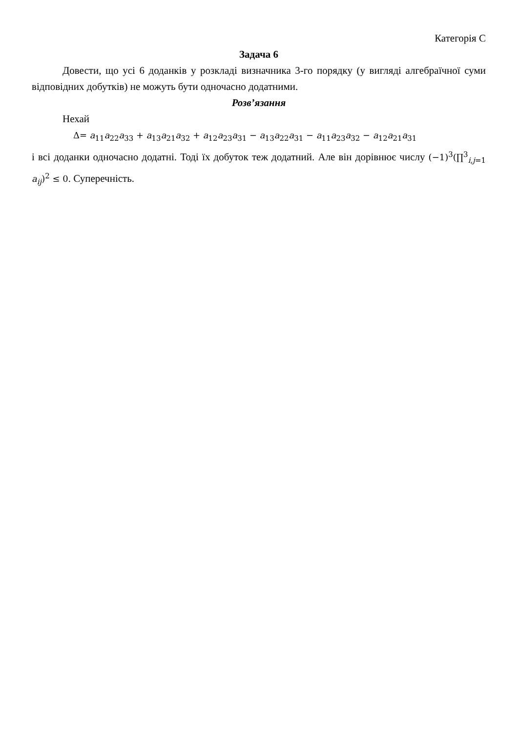Категорія С
Задача 6
Довести, що усі 6 доданків у розкладі визначника 3-го порядку (у вигляді алгебраїчної суми відповідних добутків) не можуть бути одночасно додатними.
Розв’язання
Нехай
Δ= a<sub>11</sub>a<sub>22</sub>a<sub>33</sub> + a<sub>13</sub>a<sub>21</sub>a<sub>32</sub> + a<sub>12</sub>a<sub>23</sub>a<sub>31</sub> − a<sub>13</sub>a<sub>22</sub>a<sub>31</sub> − a<sub>11</sub>a<sub>23</sub>a<sub>32</sub> − a<sub>12</sub>a<sub>21</sub>a<sub>31</sub>
і всі доданки одночасно додатні. Тоді їх добуток теж додатний. Але він дорівнює числу (−1)<sup>3</sup>(∏<sup>3</sup><sub>i,j=1</sub> a<sub>ij</sub>)<sup>2</sup> ≤ 0. Суперечність.